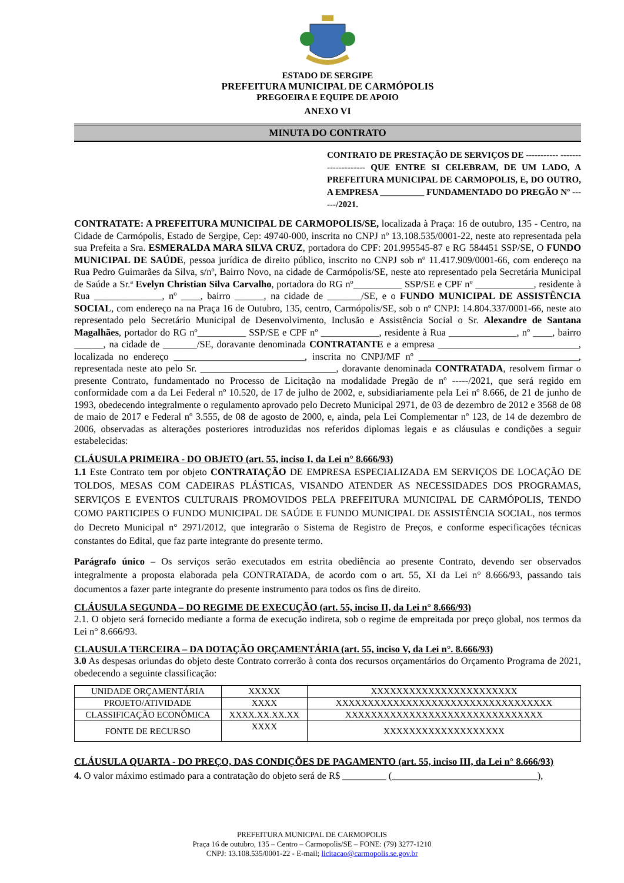ESTADO DE SERGIPE
PREFEITURA MUNICIPAL DE CARMÓPOLIS
PREGOEIRA E EQUIPE DE APOIO
ANEXO VI
MINUTA DO CONTRATO
CONTRATO DE PRESTAÇÃO DE SERVIÇOS DE ----------- -------------------- QUE ENTRE SI CELEBRAM, DE UM LADO, A PREFEITURA MUNICIPAL DE CARMOPOLIS, E, DO OUTRO, A EMPRESA __________ FUNDAMENTADO DO PREGÃO Nº ------/2021.
CONTRATATE: A PREFEITURA MUNICIPAL DE CARMOPOLIS/SE, localizada à Praça: 16 de outubro, 135 - Centro, na Cidade de Carmópolis, Estado de Sergipe, Cep: 49740-000, inscrita no CNPJ nº 13.108.535/0001-22, neste ato representada pela sua Prefeita a Sra. ESMERALDA MARA SILVA CRUZ, portadora do CPF: 201.995545-87 e RG 584451 SSP/SE, O FUNDO MUNICIPAL DE SAÚDE, pessoa jurídica de direito público, inscrito no CNPJ sob nº 11.417.909/0001-66, com endereço na Rua Pedro Guimarães da Silva, s/nº, Bairro Novo, na cidade de Carmópolis/SE, neste ato representado pela Secretária Municipal de Saúde a Sr.ª Evelyn Christian Silva Carvalho, portadora do RG nº__________ SSP/SE e CPF nº ____________, residente à Rua ______________, nº ____, bairro ______, na cidade de _______/SE, e o FUNDO MUNICIPAL DE ASSISTÊNCIA SOCIAL, com endereço na na Praça 16 de Outubro, 135, centro, Carmópolis/SE, sob o nº CNPJ: 14.804.337/0001-66, neste ato representado pelo Secretário Municipal de Desenvolvimento, Inclusão e Assistência Social o Sr. Alexandre de Santana Magalhães, portador do RG nº__________ SSP/SE e CPF nº ____________, residente à Rua ______________, nº ____, bairro ______, na cidade de _______/SE, doravante denominada CONTRATANTE e a empresa _____________________________, localizada no endereço ___________________________, inscrita no CNPJ/MF nº _________________________________, representada neste ato pelo Sr. ____________________________, doravante denominada CONTRATADA, resolvem firmar o presente Contrato, fundamentado no Processo de Licitação na modalidade Pregão de nº -----/2021, que será regido em conformidade com a da Lei Federal nº 10.520, de 17 de julho de 2002, e, subsidiariamente pela Lei nº 8.666, de 21 de junho de 1993, obedecendo integralmente o regulamento aprovado pelo Decreto Municipal 2971, de 03 de dezembro de 2012 e 3568 de 08 de maio de 2017 e Federal nº 3.555, de 08 de agosto de 2000, e, ainda, pela Lei Complementar nº 123, de 14 de dezembro de 2006, observadas as alterações posteriores introduzidas nos referidos diplomas legais e as cláusulas e condições a seguir estabelecidas:
CLÁUSULA PRIMEIRA - DO OBJETO (art. 55, inciso I, da Lei n° 8.666/93)
1.1 Este Contrato tem por objeto CONTRATAÇÃO DE EMPRESA ESPECIALIZADA EM SERVIÇOS DE LOCAÇÃO DE TOLDOS, MESAS COM CADEIRAS PLÁSTICAS, VISANDO ATENDER AS NECESSIDADES DOS PROGRAMAS, SERVIÇOS E EVENTOS CULTURAIS PROMOVIDOS PELA PREFEITURA MUNICIPAL DE CARMÓPOLIS, TENDO COMO PARTICIPES O FUNDO MUNICIPAL DE SAÚDE E FUNDO MUNICIPAL DE ASSISTÊNCIA SOCIAL, nos termos do Decreto Municipal n° 2971/2012, que integrarão o Sistema de Registro de Preços, e conforme especificações técnicas constantes do Edital, que faz parte integrante do presente termo.
Parágrafo único – Os serviços serão executados em estrita obediência ao presente Contrato, devendo ser observados integralmente a proposta elaborada pela CONTRATADA, de acordo com o art. 55, XI da Lei n° 8.666/93, passando tais documentos a fazer parte integrante do presente instrumento para todos os fins de direito.
CLÁUSULA SEGUNDA – DO REGIME DE EXECUÇÃO (art. 55, inciso II, da Lei n° 8.666/93)
2.1. O objeto será fornecido mediante a forma de execução indireta, sob o regime de empreitada por preço global, nos termos da Lei n° 8.666/93.
CLAUSULA TERCEIRA – DA DOTAÇÃO ORÇAMENTÁRIA (art. 55, inciso V, da Lei n°. 8.666/93)
3.0 As despesas oriundas do objeto deste Contrato correrão à conta dos recursos orçamentários do Orçamento Programa de 2021, obedecendo a seguinte classificação:
| UNIDADE ORÇAMENTÁRIA | XXXXX | XXXXXXXXXXXXXXXXXXXXXXX |
| PROJETO/ATIVIDADE | XXXX | XXXXXXXXXXXXXXXXXXXXXXXXXXXXXXXXXX |
| CLASSIFICAÇÃO ECONÔMICA | XXXX.XX.XX.XX | XXXXXXXXXXXXXXXXXXXXXXXXXXXXXXX |
| FONTE DE RECURSO | XXXX | XXXXXXXXXXXXXXXXXXX |
CLÁUSULA QUARTA - DO PREÇO, DAS CONDIÇÕES DE PAGAMENTO (art. 55, inciso III, da Lei n° 8.666/93)
4. O valor máximo estimado para a contratação do objeto será de R$ _________ (______________________________),
PREFEITURA MUNICPAL DE CARMOPOLIS
Praça 16 de outubro, 135 – Centro – Carmopolis/SE – FONE: (79) 3277-1210
CNPJ: 13.108.535/0001-22 - E-mail; licitacao@carmopolis.se.gov.br